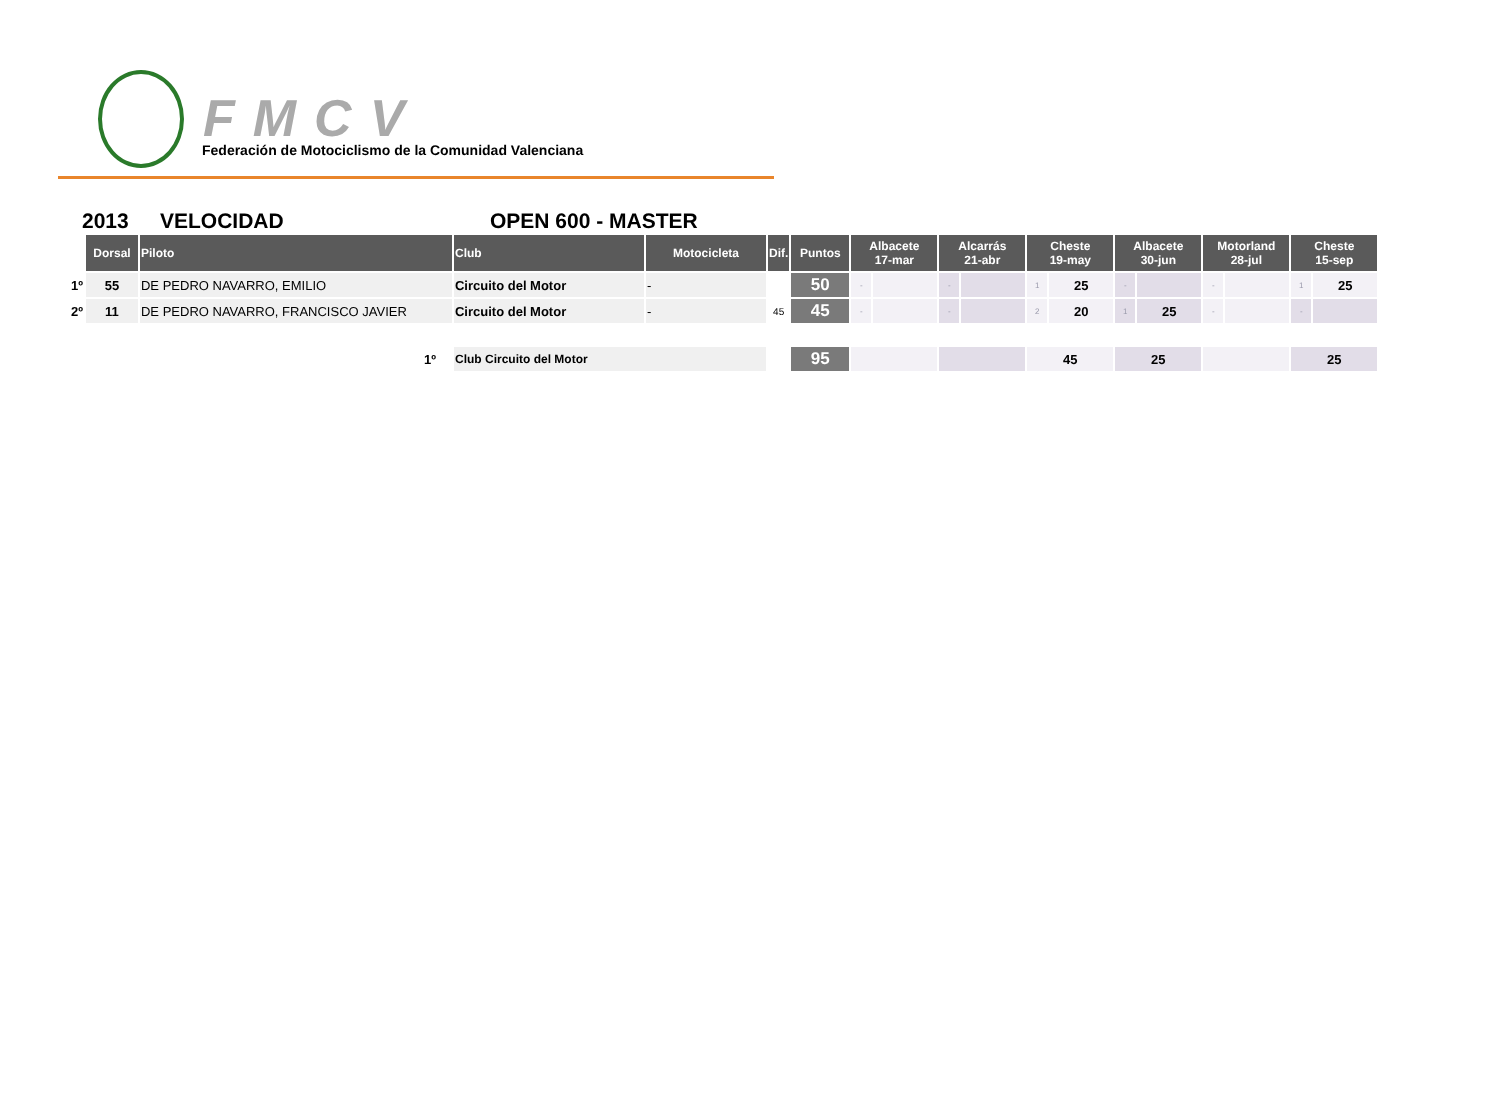FMCV
Federación de Motociclismo de la Comunidad Valenciana
2013 VELOCIDAD OPEN 600 - MASTER
| | Dorsal | Piloto | Club | Motocicleta | Dif. | Puntos | Albacete 17-mar | | Alcarrás 21-abr | | Cheste 19-may | | Albacete 30-jun | | Motorland 28-jul | | Cheste 15-sep | |
| --- | --- | --- | --- | --- | --- | --- | --- | --- | --- | --- | --- | --- | --- | --- | --- | --- | --- | --- |
| 1º | 55 | DE PEDRO NAVARRO, EMILIO | Circuito del Motor | - | | 50 | - | | - | | 1 | 25 | - | | - | | 1 | 25 |
| 2º | 11 | DE PEDRO NAVARRO, FRANCISCO JAVIER | Circuito del Motor | - | 45 | 45 | - | | - | | 2 | 20 | 1 | 25 | - | | - | |
| 1º | | | Club Circuito del Motor | | | 95 | | | | | 45 | | 25 | | | | 25 | |